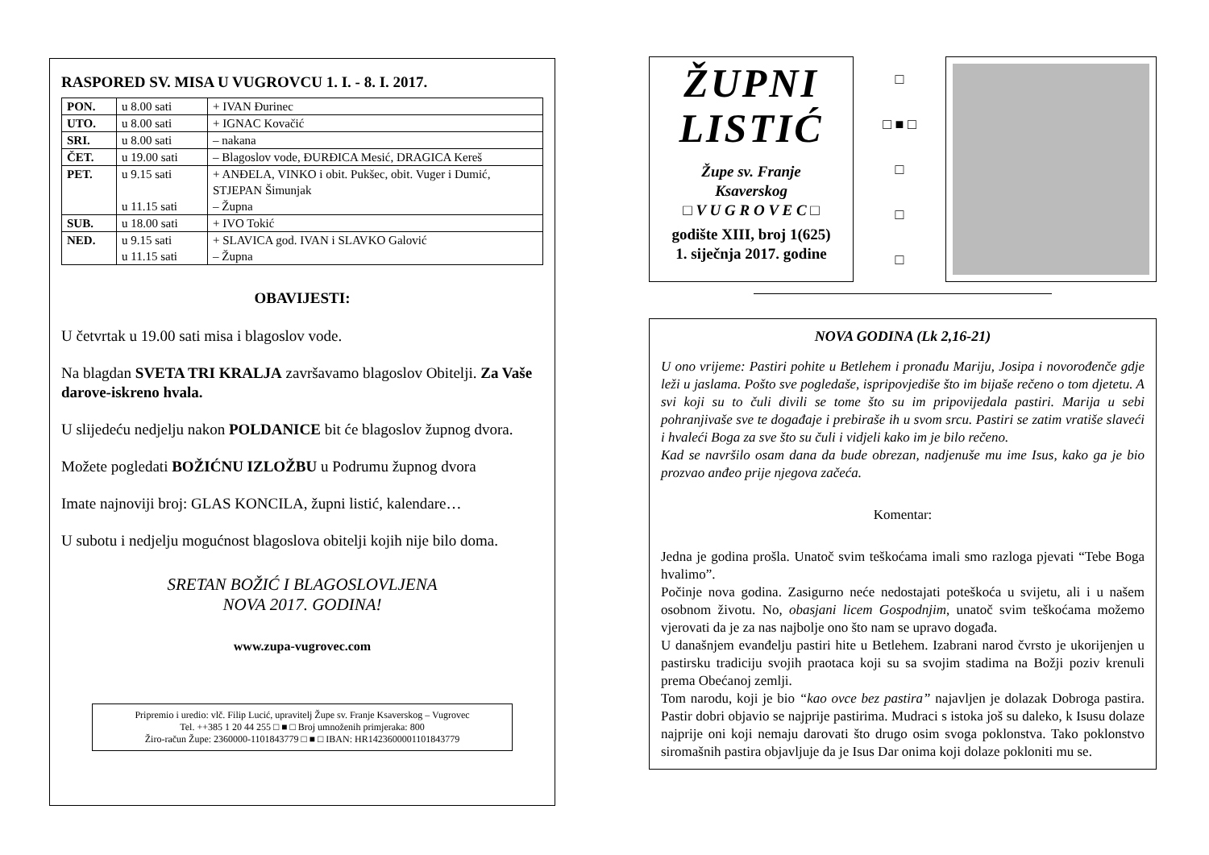RASPORED SV. MISA U VUGROVCU 1. I. - 8. I. 2017.
| PON. | u 8.00 sati | + IVAN Đurinec |
| UTO. | u 8.00 sati | + IGNAC Kovačić |
| SRI. | u 8.00 sati | – nakana |
| ČET. | u 19.00 sati | – Blagoslov vode, ĐURĐICA Mesić, DRAGICA Kereš |
| PET. | u 9.15 sati u 11.15 sati | + ANĐELA, VINKO i obit. Pukšec, obit. Vuger i Dumić, STJEPAN Šimunjak – Župna |
| SUB. | u 18.00 sati | + IVO Tokić |
| NED. | u 9.15 sati u 11.15 sati | + SLAVICA god. IVAN i SLAVKO Galović – Župna |
OBAVIJESTI:
U četvrtak u 19.00 sati misa i blagoslov vode.
Na blagdan SVETA TRI KRALJA završavamo blagoslov Obitelji. Za Vaše darove-iskreno hvala.
U slijedeću nedjelju nakon POLDANICE bit će blagoslov župnog dvora.
Možete pogledati BOŽIĆNU IZLOŽBU u Podrumu župnog dvora
Imate najnoviji broj: GLAS KONCILA, župni listić, kalendare…
U subotu i nedjelju mogućnost blagoslova obitelji kojih nije bilo doma.
SRETAN BOŽIĆ I BLAGOSLOVLJENA
NOVA 2017. GODINA!
www.zupa-vugrovec.com
Pripremio i uredio: vlč. Filip Lucić, upravitelj Župe sv. Franje Ksaverskog – Vugrovec
Tel. ++385 1 20 44 255 □ ■ □ Broj umnoženih primjeraka: 800
Žiro-račun Župe: 2360000-1101843779 □ ■ □ IBAN: HR1423600001101843779
ŽUPNI
LISTIĆ
Župe sv. Franje
Ksaverskog
□ V U G R O V E C □
godište XIII, broj 1(625)
1. siječnja 2017. godine
□
□ ■ □
□
□
□
NOVA GODINA (Lk 2,16-21)
U ono vrijeme: Pastiri pohite u Betlehem i pronađu Mariju, Josipa i novorođenče gdje leži u jaslama. Pošto sve pogledaše, ispripovjediše što im bijaše rečeno o tom djetetu. A svi koji su to čuli divili se tome što su im pripovijedala pastiri. Marija u sebi pohranjivaše sve te događaje i prebiraše ih u svom srcu. Pastiri se zatim vratiše slaveći i hvaleći Boga za sve što su čuli i vidjeli kako im je bilo rečeno.
Kad se navršilo osam dana da bude obrezan, nadjenuše mu ime Isus, kako ga je bio prozvao anđeo prije njegova začeća.
Komentar:
Jedna je godina prošla. Unatoč svim teškoćama imali smo razloga pjevati “Tebe Boga hvalimo”.
Počinje nova godina. Zasigurno neće nedostajati poteškoća u svijetu, ali i u našem osobnom životu. No, obasjani licem Gospodnjim, unatoč svim teškoćama možemo vjerovati da je za nas najbolje ono što nam se upravo događa.
U današnjem evanđelju pastiri hite u Betlehem. Izabrani narod čvrsto je ukorijenjen u pastirsku tradiciju svojih praotaca koji su sa svojim stadima na Božji poziv krenuli prema Obećanoj zemlji.
Tom narodu, koji je bio “kao ovce bez pastira” najavljen je dolazak Dobroga pastira. Pastir dobri objavio se najprije pastirima. Mudraci s istoka još su daleko, k Isusu dolaze najprije oni koji nemaju darovati što drugo osim svoga poklonstva. Tako poklonstvo siromašnih pastira objavljuje da je Isus Dar onima koji dolaze pokloniti mu se.